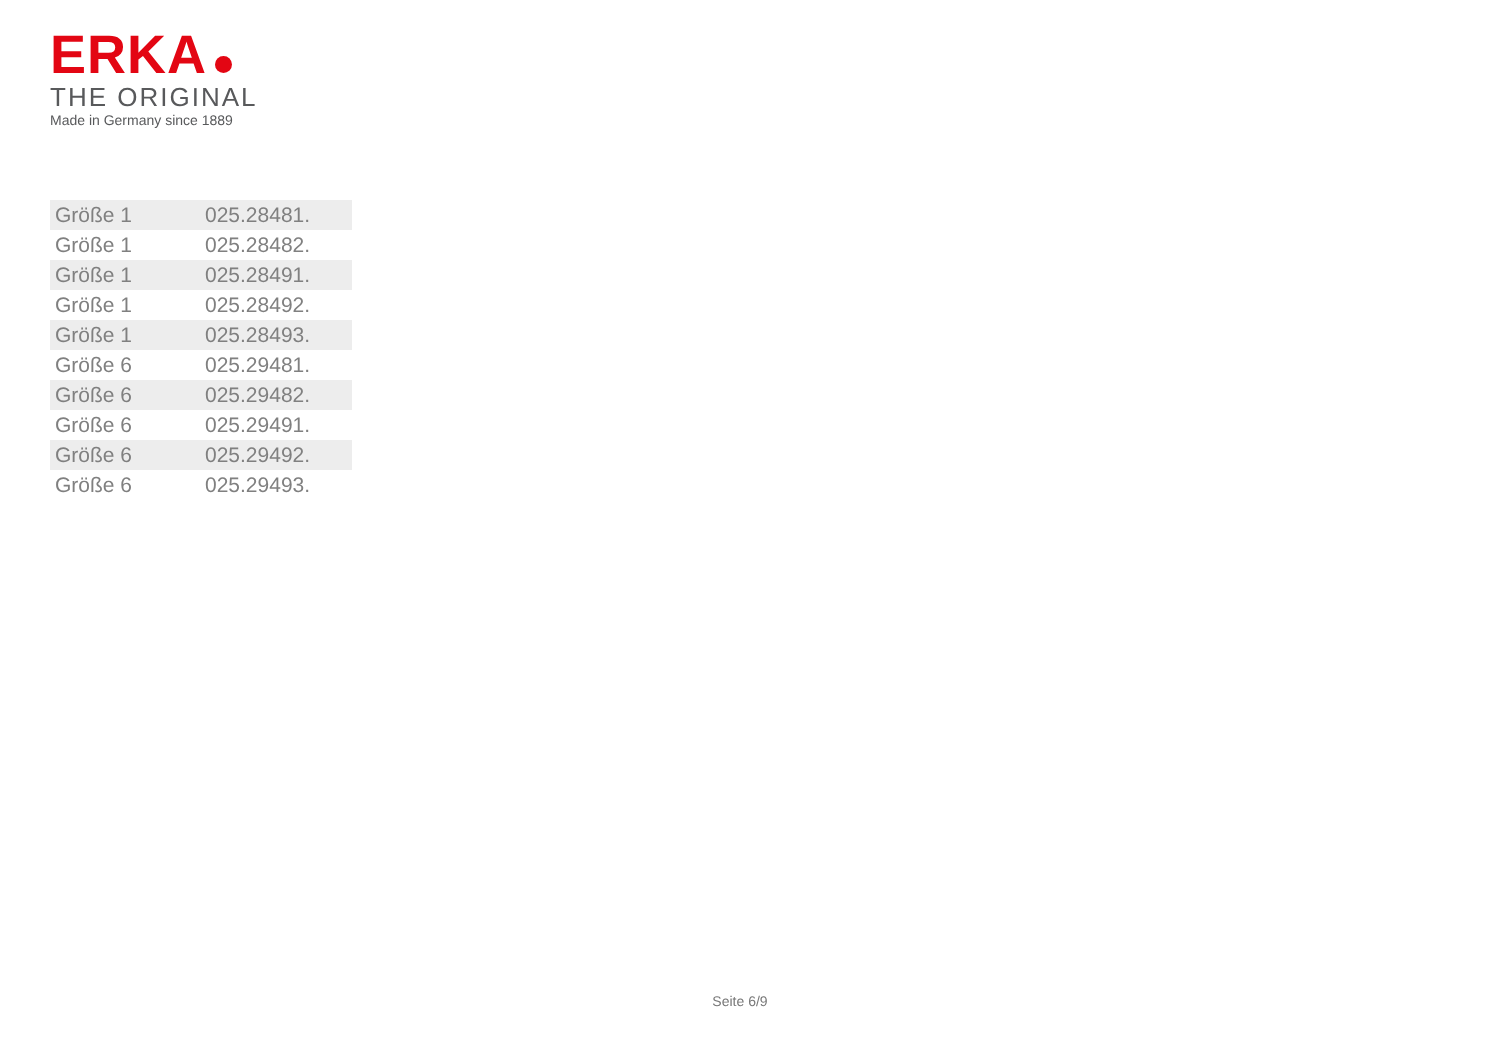ERKA
THE ORIGINAL
Made in Germany since 1889
| Größe 1 | 025.28481. |
| Größe 1 | 025.28482. |
| Größe 1 | 025.28491. |
| Größe 1 | 025.28492. |
| Größe 1 | 025.28493. |
| Größe 6 | 025.29481. |
| Größe 6 | 025.29482. |
| Größe 6 | 025.29491. |
| Größe 6 | 025.29492. |
| Größe 6 | 025.29493. |
Seite 6/9